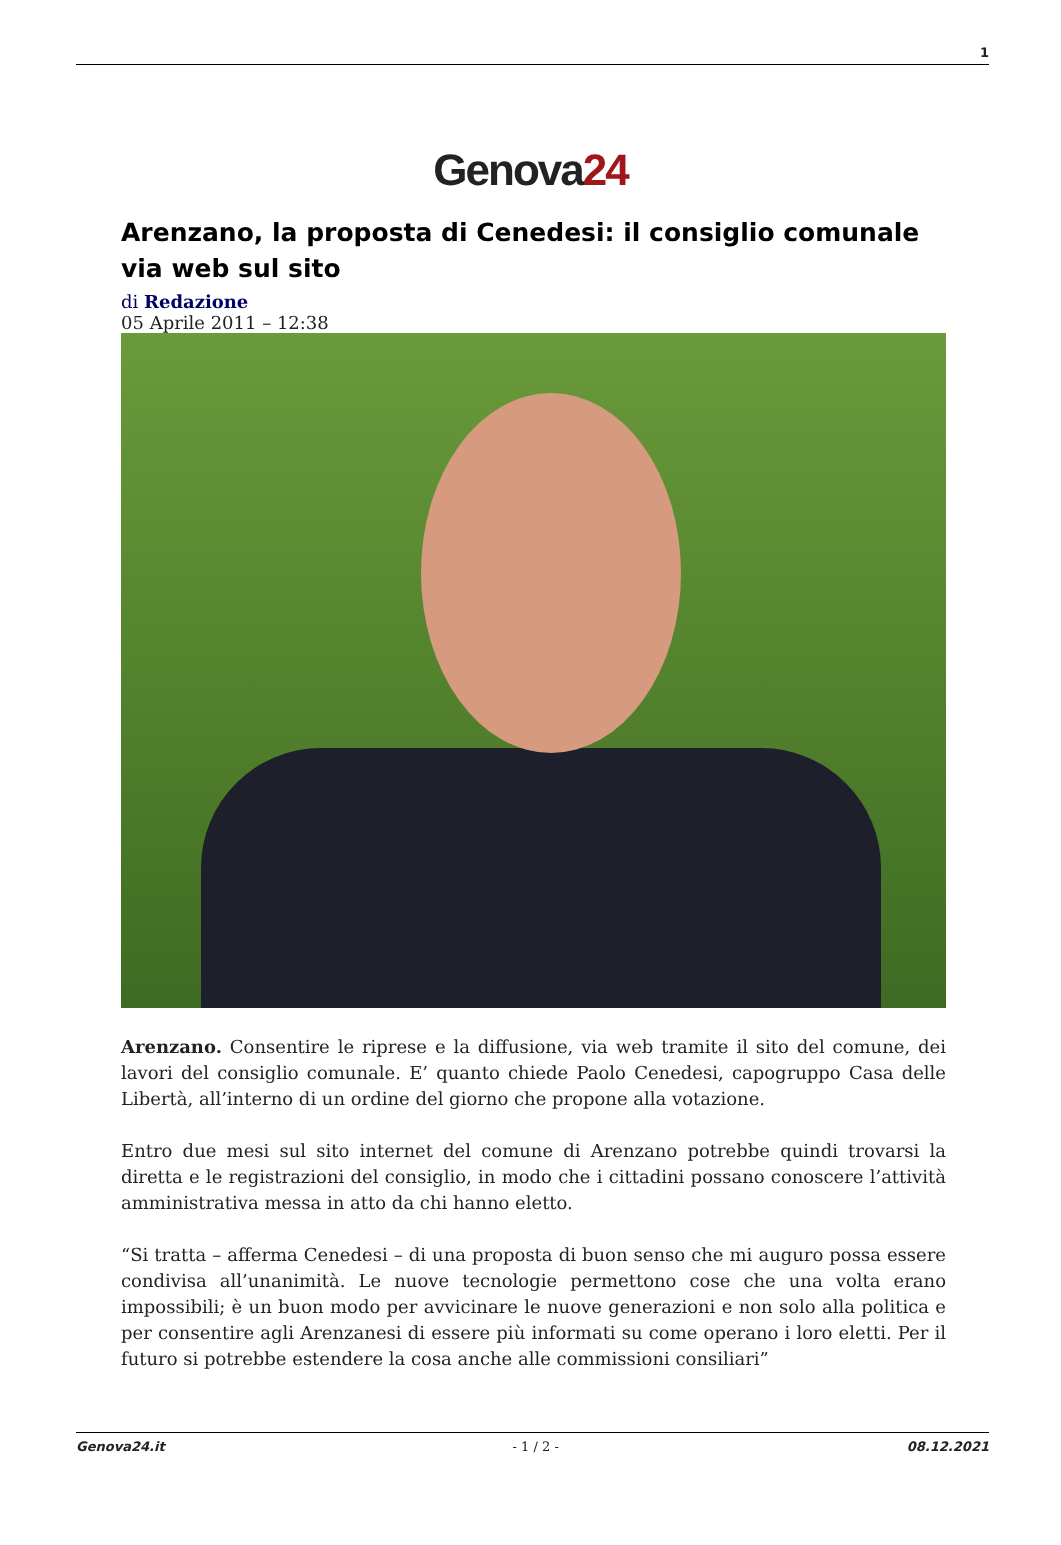1
Genova24
Arenzano, la proposta di Cenedesi: il consiglio comunale via web sul sito
di Redazione
05 Aprile 2011 – 12:38
Arenzano. Consentire le riprese e la diffusione, via web tramite il sito del comune, dei lavori del consiglio comunale. E’ quanto chiede Paolo Cenedesi, capogruppo Casa delle Libertà, all’interno di un ordine del giorno che propone alla votazione.
Entro due mesi sul sito internet del comune di Arenzano potrebbe quindi trovarsi la diretta e le registrazioni del consiglio, in modo che i cittadini possano conoscere l’attività amministrativa messa in atto da chi hanno eletto.
“Si tratta – afferma Cenedesi – di una proposta di buon senso che mi auguro possa essere condivisa all’unanimità. Le nuove tecnologie permettono cose che una volta erano impossibili; è un buon modo per avvicinare le nuove generazioni e non solo alla politica e per consentire agli Arenzanesi di essere più informati su come operano i loro eletti. Per il futuro si potrebbe estendere la cosa anche alle commissioni consiliari”
Genova24.it - 1 / 2 - 08.12.2021